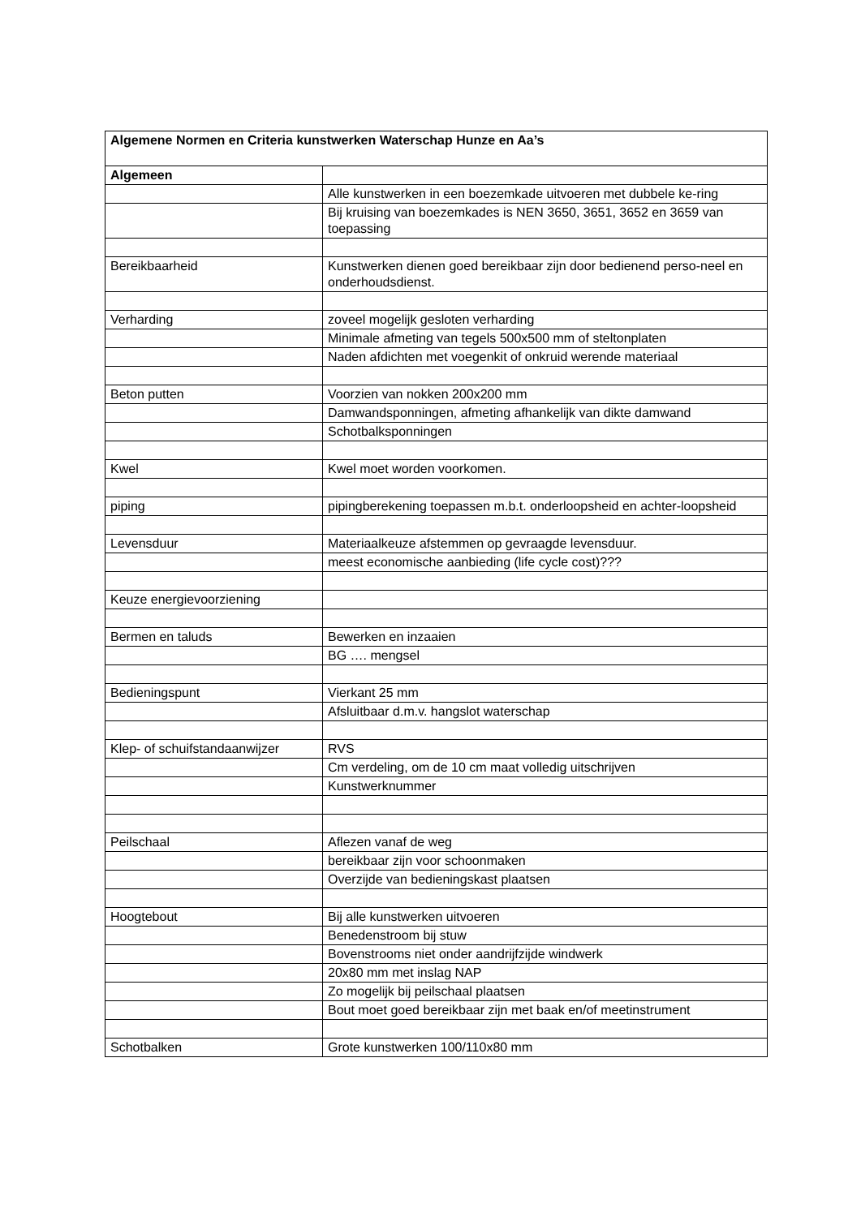| Algemene Normen en Criteria kunstwerken Waterschap Hunze en Aa’s | |
| Algemeen | |
| | Alle kunstwerken in een boezemkade uitvoeren met dubbele ke-ring |
| | Bij kruising van boezemkades is NEN 3650, 3651, 3652 en 3659 van toepassing |
| Bereikbaarheid | Kunstwerken dienen goed bereikbaar zijn door bedienend perso-neel en onderhoudsdienst. |
| Verharding | zoveel mogelijk gesloten verharding |
| | Minimale afmeting van tegels 500x500 mm of steltonplaten |
| | Naden afdichten met voegenkit of onkruid werende materiaal |
| Beton putten | Voorzien van nokken 200x200 mm |
| | Damwandsponningen, afmeting afhankelijk van dikte damwand |
| | Schotbalksponningen |
| Kwel | Kwel moet worden voorkomen. |
| piping | pipingberekening toepassen m.b.t. onderloopsheid en achter-loopsheid |
| Levensduur | Materiaalkeuze afstemmen op gevraagde levensduur. |
| | meest economische aanbieding (life cycle cost)??? |
| Keuze energievoorziening | |
| Bermen en taluds | Bewerken en inzaaien |
| | BG …. mengsel |
| Bedieningspunt | Vierkant 25 mm |
| | Afsluitbaar d.m.v. hangslot waterschap |
| Klep- of schuifstandaanwijzer | RVS |
| | Cm verdeling, om de 10 cm maat volledig uitschrijven |
| | Kunstwerknummer |
| Peilschaal | Aflezen vanaf de weg |
| | bereikbaar zijn voor schoonmaken |
| | Overzijde van bedieningskast plaatsen |
| Hoogtebout | Bij alle kunstwerken uitvoeren |
| | Benedenstroom bij stuw |
| | Bovenstrooms niet onder aandrijfzijde windwerk |
| | 20x80 mm met inslag NAP |
| | Zo mogelijk bij peilschaal plaatsen |
| | Bout moet goed bereikbaar zijn met baak en/of meetinstrument |
| Schotbalken | Grote kunstwerken 100/110x80 mm |